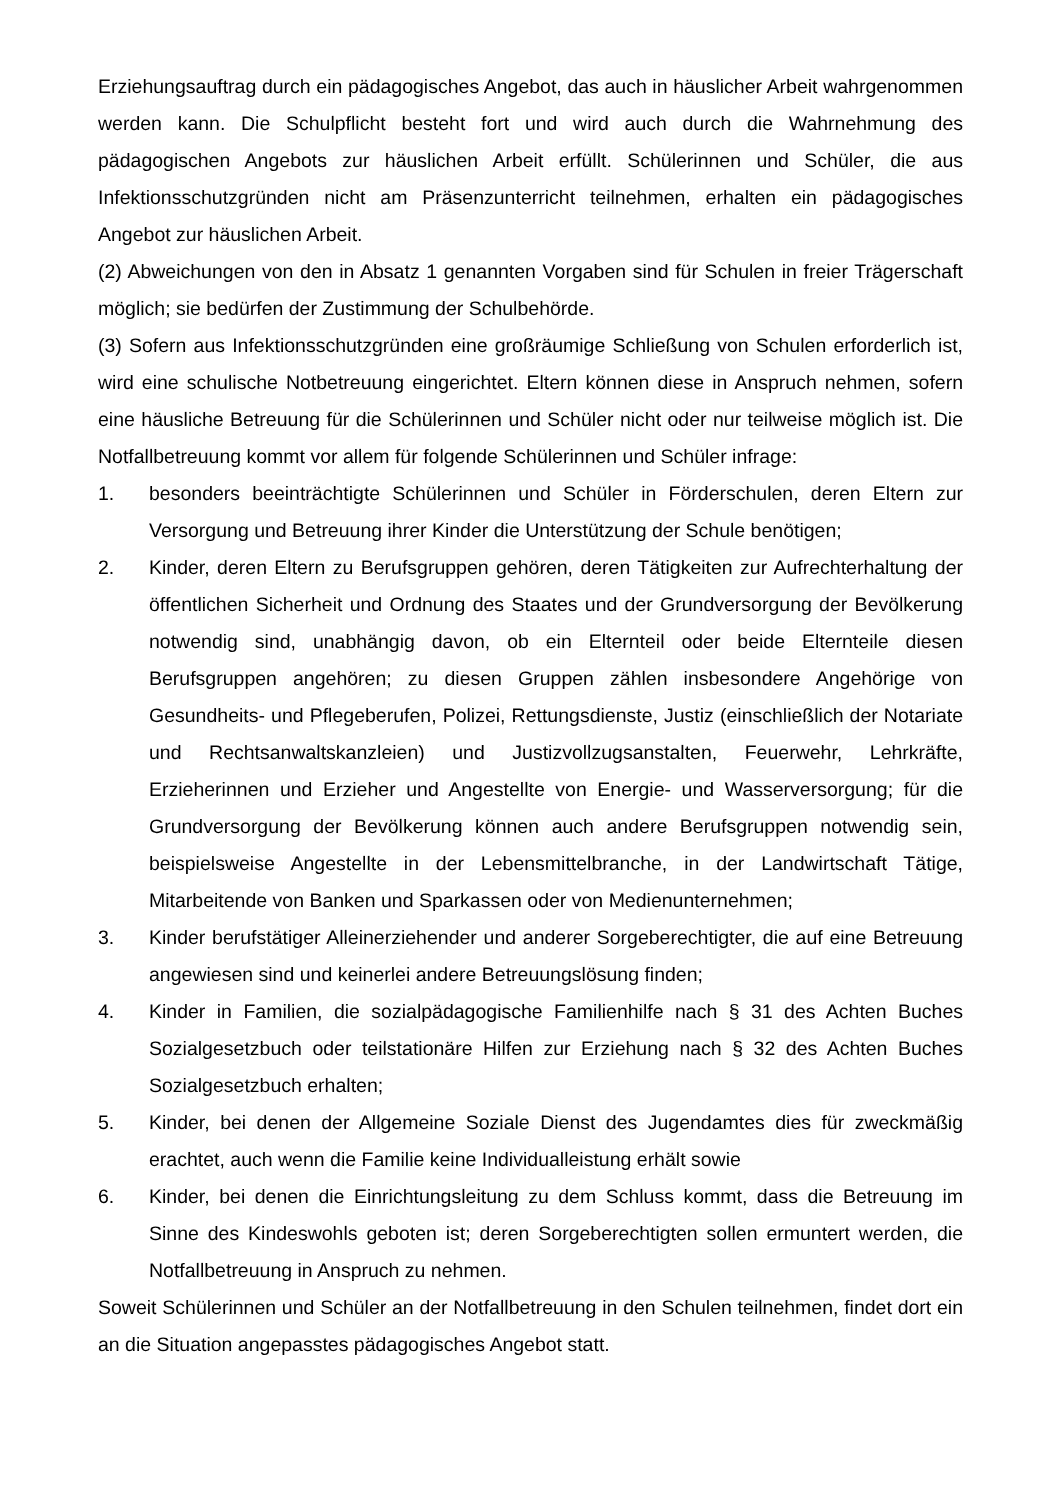Erziehungsauftrag durch ein pädagogisches Angebot, das auch in häuslicher Arbeit wahrgenommen werden kann. Die Schulpflicht besteht fort und wird auch durch die Wahrnehmung des pädagogischen Angebots zur häuslichen Arbeit erfüllt. Schülerinnen und Schüler, die aus Infektionsschutzgründen nicht am Präsenzunterricht teilnehmen, erhalten ein pädagogisches Angebot zur häuslichen Arbeit.
(2) Abweichungen von den in Absatz 1 genannten Vorgaben sind für Schulen in freier Trägerschaft möglich; sie bedürfen der Zustimmung der Schulbehörde.
(3) Sofern aus Infektionsschutzgründen eine großräumige Schließung von Schulen erforderlich ist, wird eine schulische Notbetreuung eingerichtet. Eltern können diese in Anspruch nehmen, sofern eine häusliche Betreuung für die Schülerinnen und Schüler nicht oder nur teilweise möglich ist. Die Notfallbetreuung kommt vor allem für folgende Schülerinnen und Schüler infrage:
1. besonders beeinträchtigte Schülerinnen und Schüler in Förderschulen, deren Eltern zur Versorgung und Betreuung ihrer Kinder die Unterstützung der Schule benötigen;
2. Kinder, deren Eltern zu Berufsgruppen gehören, deren Tätigkeiten zur Aufrechterhaltung der öffentlichen Sicherheit und Ordnung des Staates und der Grundversorgung der Bevölkerung notwendig sind, unabhängig davon, ob ein Elternteil oder beide Elternteile diesen Berufsgruppen angehören; zu diesen Gruppen zählen insbesondere Angehörige von Gesundheits- und Pflegeberufen, Polizei, Rettungsdienste, Justiz (einschließlich der Notariate und Rechtsanwaltskanzleien) und Justizvollzugsanstalten, Feuerwehr, Lehrkräfte, Erzieherinnen und Erzieher und Angestellte von Energie- und Wasserversorgung; für die Grundversorgung der Bevölkerung können auch andere Berufsgruppen notwendig sein, beispielsweise Angestellte in der Lebensmittelbranche, in der Landwirtschaft Tätige, Mitarbeitende von Banken und Sparkassen oder von Medienunternehmen;
3. Kinder berufstätiger Alleinerziehender und anderer Sorgeberechtigter, die auf eine Betreuung angewiesen sind und keinerlei andere Betreuungslösung finden;
4. Kinder in Familien, die sozialpädagogische Familienhilfe nach § 31 des Achten Buches Sozialgesetzbuch oder teilstationäre Hilfen zur Erziehung nach § 32 des Achten Buches Sozialgesetzbuch erhalten;
5. Kinder, bei denen der Allgemeine Soziale Dienst des Jugendamtes dies für zweckmäßig erachtet, auch wenn die Familie keine Individualleistung erhält sowie
6. Kinder, bei denen die Einrichtungsleitung zu dem Schluss kommt, dass die Betreuung im Sinne des Kindeswohls geboten ist; deren Sorgeberechtigten sollen ermuntert werden, die Notfallbetreuung in Anspruch zu nehmen.
Soweit Schülerinnen und Schüler an der Notfallbetreuung in den Schulen teilnehmen, findet dort ein an die Situation angepasstes pädagogisches Angebot statt.